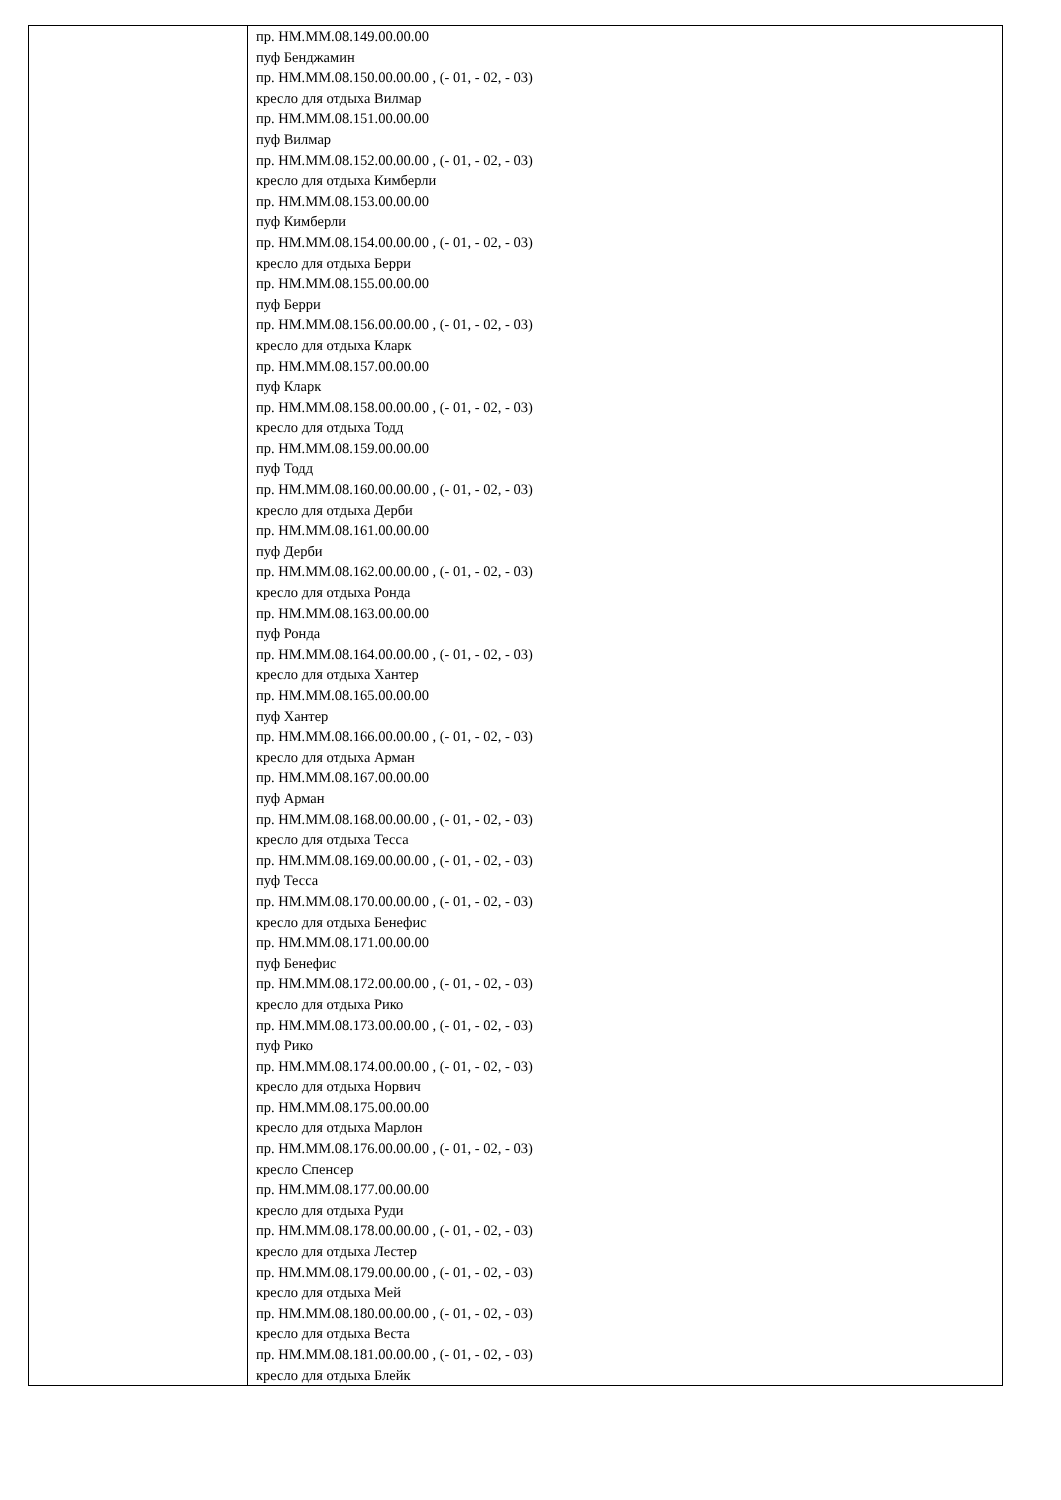| | пр. НМ.ММ.08.149.00.00.00 пуф Бенджамин пр. НМ.ММ.08.150.00.00.00 , (- 01, - 02, - 03) кресло для отдыха Вилмар пр. НМ.ММ.08.151.00.00.00 пуф Вилмар пр. НМ.ММ.08.152.00.00.00 , (- 01, - 02, - 03) кресло для отдыха Кимберли пр. НМ.ММ.08.153.00.00.00 пуф Кимберли пр. НМ.ММ.08.154.00.00.00 , (- 01, - 02, - 03) кресло для отдыха Берри пр. НМ.ММ.08.155.00.00.00 пуф Берри пр. НМ.ММ.08.156.00.00.00 , (- 01, - 02, - 03) кресло для отдыха Кларк пр. НМ.ММ.08.157.00.00.00 пуф Кларк пр. НМ.ММ.08.158.00.00.00 , (- 01, - 02, - 03) кресло для отдыха Тодд пр. НМ.ММ.08.159.00.00.00 пуф Тодд пр. НМ.ММ.08.160.00.00.00 , (- 01, - 02, - 03) кресло для отдыха Дерби пр. НМ.ММ.08.161.00.00.00 пуф Дерби пр. НМ.ММ.08.162.00.00.00 , (- 01, - 02, - 03) кресло для отдыха Ронда пр. НМ.ММ.08.163.00.00.00 пуф Ронда пр. НМ.ММ.08.164.00.00.00 , (- 01, - 02, - 03) кресло для отдыха Хантер пр. НМ.ММ.08.165.00.00.00 пуф Хантер пр. НМ.ММ.08.166.00.00.00 , (- 01, - 02, - 03) кресло для отдыха Арман пр. НМ.ММ.08.167.00.00.00 пуф Арман пр. НМ.ММ.08.168.00.00.00 , (- 01, - 02, - 03) кресло для отдыха Тесса пр. НМ.ММ.08.169.00.00.00 , (- 01, - 02, - 03) пуф Тесса пр. НМ.ММ.08.170.00.00.00 , (- 01, - 02, - 03) кресло для отдыха Бенефис пр. НМ.ММ.08.171.00.00.00 пуф Бенефис пр. НМ.ММ.08.172.00.00.00 , (- 01, - 02, - 03) кресло для отдыха Рико пр. НМ.ММ.08.173.00.00.00 , (- 01, - 02, - 03) пуф Рико пр. НМ.ММ.08.174.00.00.00 , (- 01, - 02, - 03) кресло для отдыха Норвич пр. НМ.ММ.08.175.00.00.00 кресло для отдыха Марлон пр. НМ.ММ.08.176.00.00.00 , (- 01, - 02, - 03) кресло Спенсер пр. НМ.ММ.08.177.00.00.00 кресло для отдыха Руди пр. НМ.ММ.08.178.00.00.00 , (- 01, - 02, - 03) кресло для отдыха Лестер пр. НМ.ММ.08.179.00.00.00 , (- 01, - 02, - 03) кресло для отдыха Мей пр. НМ.ММ.08.180.00.00.00 , (- 01, - 02, - 03) кресло для отдыха Веста пр. НМ.ММ.08.181.00.00.00 , (- 01, - 02, - 03) кресло для отдыха Блейк |